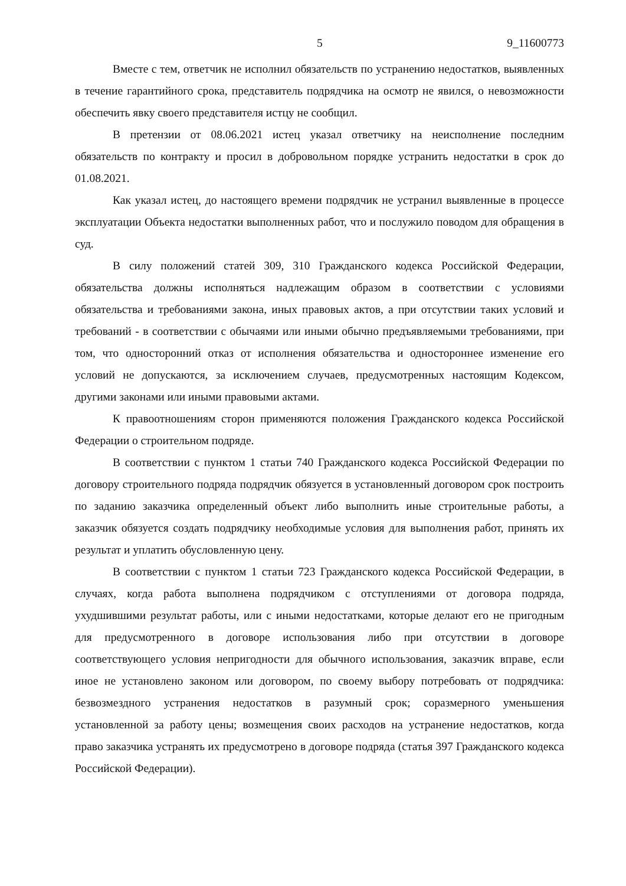5 9_11600773
Вместе с тем, ответчик не исполнил обязательств по устранению недостатков, выявленных в течение гарантийного срока, представитель подрядчика на осмотр не явился, о невозможности обеспечить явку своего представителя истцу не сообщил.
В претензии от 08.06.2021 истец указал ответчику на неисполнение последним обязательств по контракту и просил в добровольном порядке устранить недостатки в срок до 01.08.2021.
Как указал истец, до настоящего времени подрядчик не устранил выявленные в процессе эксплуатации Объекта недостатки выполненных работ, что и послужило поводом для обращения в суд.
В силу положений статей 309, 310 Гражданского кодекса Российской Федерации, обязательства должны исполняться надлежащим образом в соответствии с условиями обязательства и требованиями закона, иных правовых актов, а при отсутствии таких условий и требований - в соответствии с обычаями или иными обычно предъявляемыми требованиями, при том, что односторонний отказ от исполнения обязательства и одностороннее изменение его условий не допускаются, за исключением случаев, предусмотренных настоящим Кодексом, другими законами или иными правовыми актами.
К правоотношениям сторон применяются положения Гражданского кодекса Российской Федерации о строительном подряде.
В соответствии с пунктом 1 статьи 740 Гражданского кодекса Российской Федерации по договору строительного подряда подрядчик обязуется в установленный договором срок построить по заданию заказчика определенный объект либо выполнить иные строительные работы, а заказчик обязуется создать подрядчику необходимые условия для выполнения работ, принять их результат и уплатить обусловленную цену.
В соответствии с пунктом 1 статьи 723 Гражданского кодекса Российской Федерации, в случаях, когда работа выполнена подрядчиком с отступлениями от договора подряда, ухудшившими результат работы, или с иными недостатками, которые делают его не пригодным для предусмотренного в договоре использования либо при отсутствии в договоре соответствующего условия непригодности для обычного использования, заказчик вправе, если иное не установлено законом или договором, по своему выбору потребовать от подрядчика: безвозмездного устранения недостатков в разумный срок; соразмерного уменьшения установленной за работу цены; возмещения своих расходов на устранение недостатков, когда право заказчика устранять их предусмотрено в договоре подряда (статья 397 Гражданского кодекса Российской Федерации).